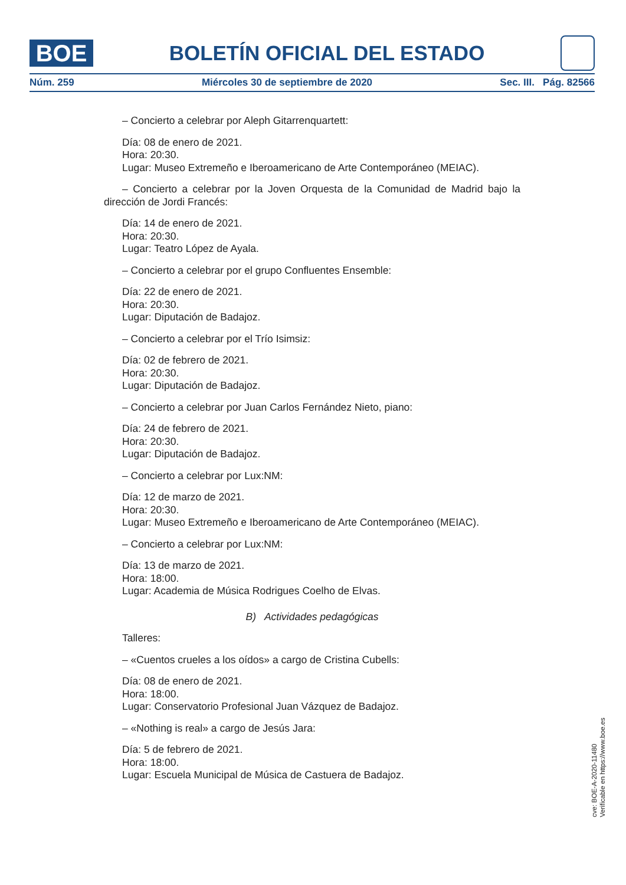BOE
BOLETÍN OFICIAL DEL ESTADO
Núm. 259 Miércoles 30 de septiembre de 2020 Sec. III. Pág. 82566
– Concierto a celebrar por Aleph Gitarrenquartett:
Día: 08 de enero de 2021.
Hora: 20:30.
Lugar: Museo Extremeño e Iberoamericano de Arte Contemporáneo (MEIAC).
– Concierto a celebrar por la Joven Orquesta de la Comunidad de Madrid bajo la dirección de Jordi Francés:
Día: 14 de enero de 2021.
Hora: 20:30.
Lugar: Teatro López de Ayala.
– Concierto a celebrar por el grupo Confluentes Ensemble:
Día: 22 de enero de 2021.
Hora: 20:30.
Lugar: Diputación de Badajoz.
– Concierto a celebrar por el Trío Isimsiz:
Día: 02 de febrero de 2021.
Hora: 20:30.
Lugar: Diputación de Badajoz.
– Concierto a celebrar por Juan Carlos Fernández Nieto, piano:
Día: 24 de febrero de 2021.
Hora: 20:30.
Lugar: Diputación de Badajoz.
– Concierto a celebrar por Lux:NM:
Día: 12 de marzo de 2021.
Hora: 20:30.
Lugar: Museo Extremeño e Iberoamericano de Arte Contemporáneo (MEIAC).
– Concierto a celebrar por Lux:NM:
Día: 13 de marzo de 2021.
Hora: 18:00.
Lugar: Academia de Música Rodrigues Coelho de Elvas.
B) Actividades pedagógicas
Talleres:
– «Cuentos crueles a los oídos» a cargo de Cristina Cubells:
Día: 08 de enero de 2021.
Hora: 18:00.
Lugar: Conservatorio Profesional Juan Vázquez de Badajoz.
– «Nothing is real» a cargo de Jesús Jara:
Día: 5 de febrero de 2021.
Hora: 18:00.
Lugar: Escuela Municipal de Música de Castuera de Badajoz.
cve: BOE-A-2020-11480
Verificable en https://www.boe.es